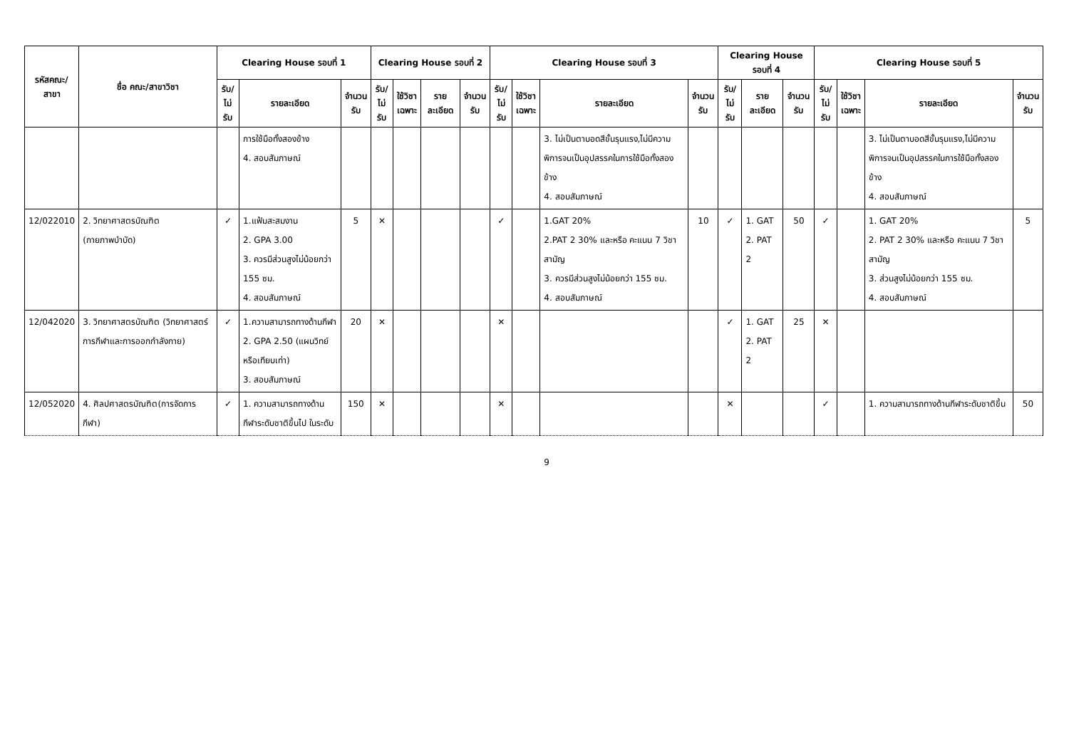| รหัสคณะ/ สาขา | ชื่อ คณะ/สาขาวิชา | Clearing House รอบที่ 1 | | | Clearing House รอบที่ 2 | | | | Clearing House รอบที่ 3 | | | | Clearing House รอบที่ 4 | | | Clearing House รอบที่ 5 | | | |
| --- | --- | --- | --- | --- | --- | --- | --- | --- | --- | --- | --- | --- | --- | --- | --- | --- | --- | --- | --- |
| | | รับ/ ไม่รับ | รายละเอียด | จำนวน รับ | รับ/ ไม่รับ | ใช้วิชา เฉพาะ | รายละเอียด | จำนวน รับ | รับ/ ไม่รับ | ใช้วิชา เฉพาะ | รายละเอียด | จำนวน รับ | รับ/ ไม่รับ | รายละเอียด | จำนวน รับ | รับ/ ไม่รับ | ใช้วิชา เฉพาะ | รายละเอียด | จำนวน รับ |
| | | | การใช้มือทั้งสองข้าง 4. สอบสัมภาษณ์ | | | | | | | | 3. ไม่เป็นตาบอดสีขั้นรุนแรง,ไม่มีความพิการจนเป็นอุปสรรคในการใช้มือทั้งสองข้าง 4. สอบสัมภาษณ์ | | | | | | | 3. ไม่เป็นตาบอดสีขั้นรุนแรง,ไม่มีความพิการจนเป็นอุปสรรคในการใช้มือทั้งสองข้าง 4. สอบสัมภาษณ์ | |
| 12/022010 | 2. วิทยาศาสตรบัณฑิต (กายภาพบำบัด) | ✓ | 1.แฟ้มสะสมงาน 2. GPA 3.00 3. ควรมีส่วนสูงไม่น้อยกว่า 155 ซม. 4. สอบสัมภาษณ์ | 5 | ✕ | | | | ✓ | | 1.GAT 20% 2.PAT 2 30% และหรือ คะแนน 7 วิชาสามัญ 3. ควรมีส่วนสูงไม่น้อยกว่า 155 ซม. 4. สอบสัมภาษณ์ | 10 | ✓ | 1. GAT 2. PAT 2 | 50 | ✓ | | 1. GAT 20% 2. PAT 2 30% และหรือ คะแนน 7 วิชาสามัญ 3. ส่วนสูงไม่น้อยกว่า 155 ซม. 4. สอบสัมภาษณ์ | 5 |
| 12/042020 | 3. วิทยาศาสตรบัณฑิต (วิทยาศาสตร์การกีฬาและการออกกำลังกาย) | ✓ | 1.ความสามารถทางด้านกีฬา 2. GPA 2.50 (แผนวิทย์หรือเทียบเท่า) 3. สอบสัมภาษณ์ | 20 | ✕ | | | | ✕ | | | | ✓ | 1. GAT 2. PAT 2 | 25 | ✕ | | | |
| 12/052020 | 4. ศิลปศาสตรบัณฑิต(การจัดการกีฬา) | ✓ | 1. ความสามารถทางด้านกีฬาระดับชาติขึ้นไป ในระดับ | 150 | ✕ | | | | ✕ | | | | ✕ | | | ✓ | | 1. ความสามารถทางด้านกีฬาระดับชาติขึ้น | 50 |
9